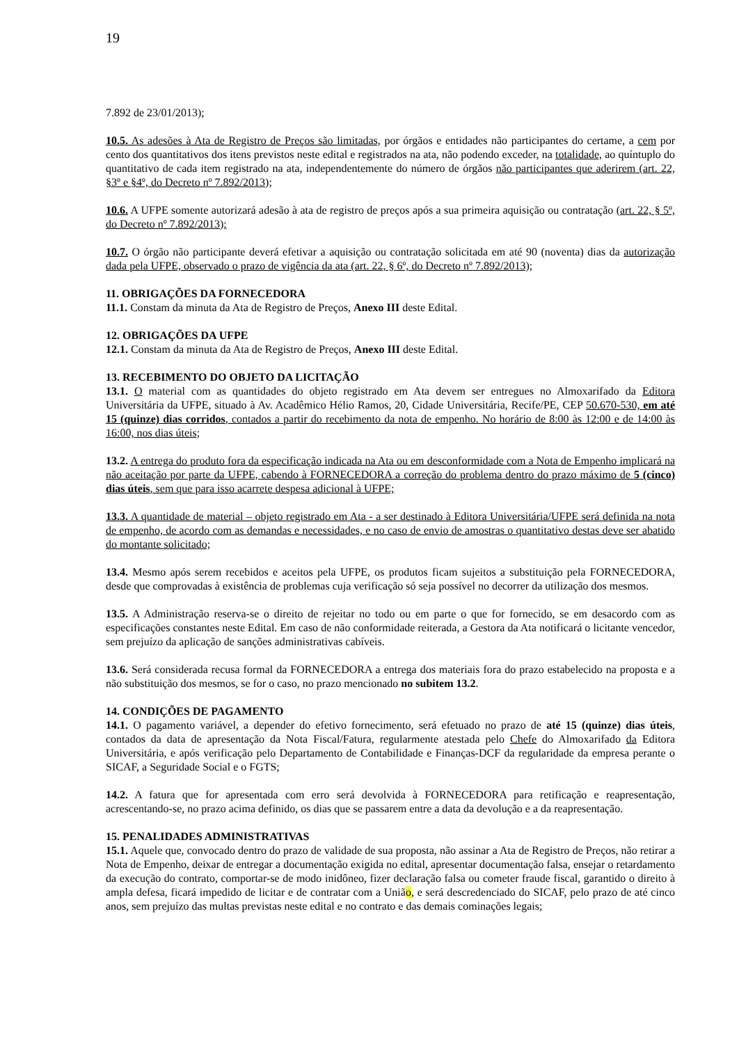19
7.892 de 23/01/2013);
10.5. As adesões à Ata de Registro de Preços são limitadas, por órgãos e entidades não participantes do certame, a cem por cento dos quantitativos dos itens previstos neste edital e registrados na ata, não podendo exceder, na totalidade, ao quíntuplo do quantitativo de cada item registrado na ata, independentemente do número de órgãos não participantes que aderirem (art. 22, §3º e §4º, do Decreto nº 7.892/2013);
10.6. A UFPE somente autorizará adesão à ata de registro de preços após a sua primeira aquisição ou contratação (art. 22, § 5º, do Decreto nº 7.892/2013);
10.7. O órgão não participante deverá efetivar a aquisição ou contratação solicitada em até 90 (noventa) dias da autorização dada pela UFPE, observado o prazo de vigência da ata (art. 22, § 6º, do Decreto nº 7.892/2013);
11. OBRIGAÇÕES DA FORNECEDORA
11.1. Constam da minuta da Ata de Registro de Preços, Anexo III deste Edital.
12. OBRIGAÇÕES DA UFPE
12.1. Constam da minuta da Ata de Registro de Preços, Anexo III deste Edital.
13. RECEBIMENTO DO OBJETO DA LICITAÇÃO
13.1. O material com as quantidades do objeto registrado em Ata devem ser entregues no Almoxarifado da Editora Universitária da UFPE, situado à Av. Acadêmico Hélio Ramos, 20, Cidade Universitária, Recife/PE, CEP 50.670-530, em até 15 (quinze) dias corridos, contados a partir do recebimento da nota de empenho. No horário de 8:00 às 12:00 e de 14:00 às 16:00, nos dias úteis;
13.2. A entrega do produto fora da especificação indicada na Ata ou em desconformidade com a Nota de Empenho implicará na não aceitação por parte da UFPE, cabendo à FORNECEDORA a correção do problema dentro do prazo máximo de 5 (cinco) dias úteis, sem que para isso acarrete despesa adicional à UFPE;
13.3. A quantidade de material – objeto registrado em Ata - a ser destinado à Editora Universitária/UFPE será definida na nota de empenho, de acordo com as demandas e necessidades, e no caso de envio de amostras o quantitativo destas deve ser abatido do montante solicitado;
13.4. Mesmo após serem recebidos e aceitos pela UFPE, os produtos ficam sujeitos a substituição pela FORNECEDORA, desde que comprovadas à existência de problemas cuja verificação só seja possível no decorrer da utilização dos mesmos.
13.5. A Administração reserva-se o direito de rejeitar no todo ou em parte o que for fornecido, se em desacordo com as especificações constantes neste Edital. Em caso de não conformidade reiterada, a Gestora da Ata notificará o licitante vencedor, sem prejuízo da aplicação de sanções administrativas cabíveis.
13.6. Será considerada recusa formal da FORNECEDORA a entrega dos materiais fora do prazo estabelecido na proposta e a não substituição dos mesmos, se for o caso, no prazo mencionado no subitem 13.2.
14. CONDIÇÕES DE PAGAMENTO
14.1. O pagamento variável, a depender do efetivo fornecimento, será efetuado no prazo de até 15 (quinze) dias úteis, contados da data de apresentação da Nota Fiscal/Fatura, regularmente atestada pelo Chefe do Almoxarifado da Editora Universitária, e após verificação pelo Departamento de Contabilidade e Finanças-DCF da regularidade da empresa perante o SICAF, a Seguridade Social e o FGTS;
14.2. A fatura que for apresentada com erro será devolvida à FORNECEDORA para retificação e reapresentação, acrescentando-se, no prazo acima definido, os dias que se passarem entre a data da devolução e a da reapresentação.
15. PENALIDADES ADMINISTRATIVAS
15.1. Aquele que, convocado dentro do prazo de validade de sua proposta, não assinar a Ata de Registro de Preços, não retirar a Nota de Empenho, deixar de entregar a documentação exigida no edital, apresentar documentação falsa, ensejar o retardamento da execução do contrato, comportar-se de modo inidôneo, fizer declaração falsa ou cometer fraude fiscal, garantido o direito à ampla defesa, ficará impedido de licitar e de contratar com a União, e será descredenciado do SICAF, pelo prazo de até cinco anos, sem prejuízo das multas previstas neste edital e no contrato e das demais cominações legais;